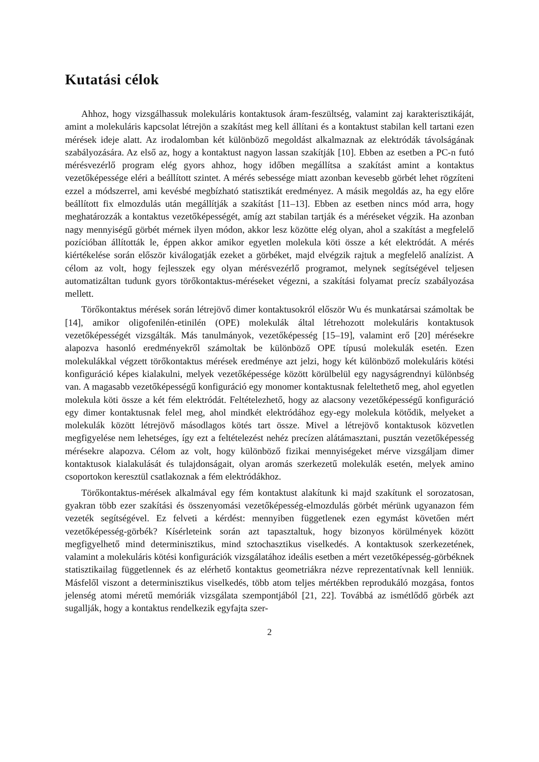Kutatási célok
Ahhoz, hogy vizsgálhassuk molekuláris kontaktusok áram-feszültség, valamint zaj karakterisztikáját, amint a molekuláris kapcsolat létrejön a szakítást meg kell állítani és a kontaktust stabilan kell tartani ezen mérések ideje alatt. Az irodalomban két különböző megoldást alkalmaznak az elektródák távolságának szabályozására. Az első az, hogy a kontaktust nagyon lassan szakítják [10]. Ebben az esetben a PC-n futó mérésvezérlő program elég gyors ahhoz, hogy időben megállítsa a szakítást amint a kontaktus vezetőképessége eléri a beállított szintet. A mérés sebessége miatt azonban kevesebb görbét lehet rögzíteni ezzel a módszerrel, ami kevésbé megbízható statisztikát eredményez. A másik megoldás az, ha egy előre beállított fix elmozdulás után megállítják a szakítást [11–13]. Ebben az esetben nincs mód arra, hogy meghatározzák a kontaktus vezetőképességét, amíg azt stabilan tartják és a méréseket végzik. Ha azonban nagy mennyiségű görbét mérnek ilyen módon, akkor lesz közötte elég olyan, ahol a szakítást a megfelelő pozícióban állították le, éppen akkor amikor egyetlen molekula köti össze a két elektródát. A mérés kiértékelése során először kiválogatják ezeket a görbéket, majd elvégzik rajtuk a megfelelő analízist. A célom az volt, hogy fejlesszek egy olyan mérésvezérlő programot, melynek segítségével teljesen automatizáltan tudunk gyors törőkontaktus-méréseket végezni, a szakítási folyamat precíz szabályozása mellett.
Törőkontaktus mérések során létrejövő dimer kontaktusokról először Wu és munkatársai számoltak be [14], amikor oligofenilén-etinilén (OPE) molekulák által létrehozott molekuláris kontaktusok vezetőképességét vizsgálták. Más tanulmányok, vezetőképesség [15–19], valamint erő [20] mérésekre alapozva hasonló eredményekről számoltak be különböző OPE típusú molekulák esetén. Ezen molekulákkal végzett törőkontaktus mérések eredménye azt jelzi, hogy két különböző molekuláris kötési konfiguráció képes kialakulni, melyek vezetőképessége között körülbelül egy nagyságrendnyi különbség van. A magasabb vezetőképességű konfiguráció egy monomer kontaktusnak feleltethető meg, ahol egyetlen molekula köti össze a két fém elektródát. Feltételezhető, hogy az alacsony vezetőképességű konfiguráció egy dimer kontaktusnak felel meg, ahol mindkét elektródához egy-egy molekula kötődik, melyeket a molekulák között létrejövő másodlagos kötés tart össze. Mivel a létrejövő kontaktusok közvetlen megfigyelése nem lehetséges, így ezt a feltételezést nehéz precízen alátámasztani, pusztán vezetőképesség mérésekre alapozva. Célom az volt, hogy különböző fizikai mennyiségeket mérve vizsgáljam dimer kontaktusok kialakulását és tulajdonságait, olyan aromás szerkezetű molekulák esetén, melyek amino csoportokon keresztül csatlakoznak a fém elektródákhoz.
Törőkontaktus-mérések alkalmával egy fém kontaktust alakítunk ki majd szakítunk el sorozatosan, gyakran több ezer szakítási és összenyomási vezetőképesség-elmozdulás görbét mérünk ugyanazon fém vezeték segítségével. Ez felveti a kérdést: mennyiben függetlenek ezen egymást követően mért vezetőképesség-görbék? Kísérleteink során azt tapasztaltuk, hogy bizonyos körülmények között megfigyelhető mind determinisztikus, mind sztochasztikus viselkedés. A kontaktusok szerkezetének, valamint a molekuláris kötési konfigurációk vizsgálatához ideális esetben a mért vezetőképesség-görbéknek statisztikailag függetlennek és az elérhető kontaktus geometriákra nézve reprezentatívnak kell lenniük. Másfelől viszont a determinisztikus viselkedés, több atom teljes mértékben reprodukáló mozgása, fontos jelenség atomi méretű memóriák vizsgálata szempontjából [21, 22]. Továbbá az ismétlődő görbék azt sugallják, hogy a kontaktus rendelkezik egyfajta szer-
2